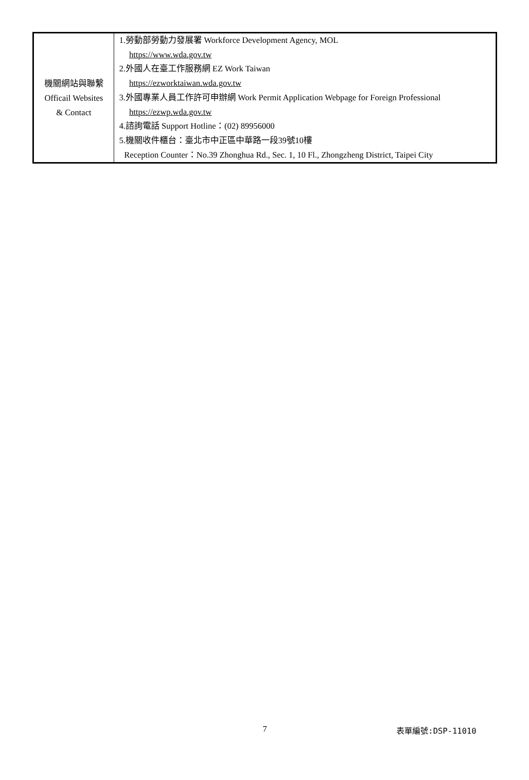| 機關網站與聯繫 Officail Websites & Contact | 1.勞動部勞動力發展署 Workforce Development Agency, MOL https://www.wda.gov.tw 2.外國人在臺工作服務網 EZ Work Taiwan https://ezworktaiwan.wda.gov.tw 3.外國專業人員工作許可申辦網 Work Permit Application Webpage for Foreign Professional https://ezwp.wda.gov.tw 4.諮詢電話 Support Hotline：(02) 89956000 5.機關收件櫃台：臺北市中正區中華路一段39號10樓 Reception Counter：No.39 Zhonghua Rd., Sec. 1, 10 Fl., Zhongzheng District, Taipei City |
7 表單編號:DSP-11010